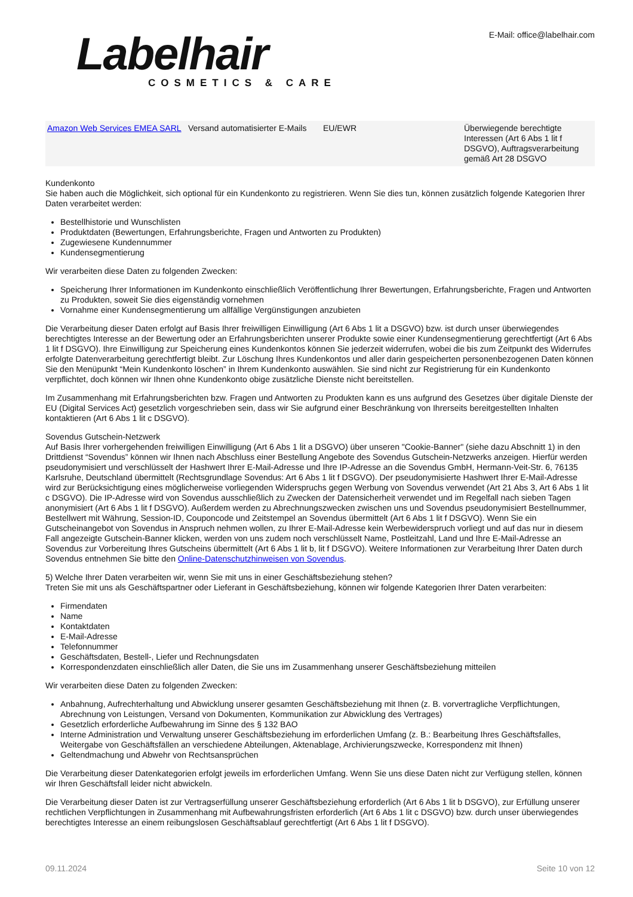Labelhair
COSMETICS & CARE
E-Mail: office@labelhair.com
| Amazon Web Services EMEA SARL | Versand automatisierter E-Mails | EU/EWR | Überwiegende berechtigte Interessen (Art 6 Abs 1 lit f DSGVO), Auftragsverarbeitung gemäß Art 28 DSGVO |
Kundenkonto
Sie haben auch die Möglichkeit, sich optional für ein Kundenkonto zu registrieren. Wenn Sie dies tun, können zusätzlich folgende Kategorien Ihrer Daten verarbeitet werden:
Bestellhistorie und Wunschlisten
Produktdaten (Bewertungen, Erfahrungsberichte, Fragen und Antworten zu Produkten)
Zugewiesene Kundennummer
Kundensegmentierung
Wir verarbeiten diese Daten zu folgenden Zwecken:
Speicherung Ihrer Informationen im Kundenkonto einschließlich Veröffentlichung Ihrer Bewertungen, Erfahrungsberichte, Fragen und Antworten zu Produkten, soweit Sie dies eigenständig vornehmen
Vornahme einer Kundensegmentierung um allfällige Vergünstigungen anzubieten
Die Verarbeitung dieser Daten erfolgt auf Basis Ihrer freiwilligen Einwilligung (Art 6 Abs 1 lit a DSGVO) bzw. ist durch unser überwiegendes berechtigtes Interesse an der Bewertung oder an Erfahrungsberichten unserer Produkte sowie einer Kundensegmentierung gerechtfertigt (Art 6 Abs 1 lit f DSGVO). Ihre Einwilligung zur Speicherung eines Kundenkontos können Sie jederzeit widerrufen, wobei die bis zum Zeitpunkt des Widerrufes erfolgte Datenverarbeitung gerechtfertigt bleibt. Zur Löschung Ihres Kundenkontos und aller darin gespeicherten personenbezogenen Daten können Sie den Menüpunkt “Mein Kundenkonto löschen” in Ihrem Kundenkonto auswählen. Sie sind nicht zur Registrierung für ein Kundenkonto verpflichtet, doch können wir Ihnen ohne Kundenkonto obige zusätzliche Dienste nicht bereitstellen.
Im Zusammenhang mit Erfahrungsberichten bzw. Fragen und Antworten zu Produkten kann es uns aufgrund des Gesetzes über digitale Dienste der EU (Digital Services Act) gesetzlich vorgeschrieben sein, dass wir Sie aufgrund einer Beschränkung von Ihrerseits bereitgestellten Inhalten kontaktieren (Art 6 Abs 1 lit c DSGVO).
Sovendus Gutschein-Netzwerk
Auf Basis Ihrer vorhergehenden freiwilligen Einwilligung (Art 6 Abs 1 lit a DSGVO) über unseren "Cookie-Banner" (siehe dazu Abschnitt 1) in den Drittdienst “Sovendus” können wir Ihnen nach Abschluss einer Bestellung Angebote des Sovendus Gutschein-Netzwerks anzeigen. Hierfür werden pseudonymisiert und verschlüsselt der Hashwert Ihrer E-Mail-Adresse und Ihre IP-Adresse an die Sovendus GmbH, Hermann-Veit-Str. 6, 76135 Karlsruhe, Deutschland übermittelt (Rechtsgrundlage Sovendus: Art 6 Abs 1 lit f DSGVO). Der pseudonymisierte Hashwert Ihrer E-Mail-Adresse wird zur Berücksichtigung eines möglicherweise vorliegenden Widerspruchs gegen Werbung von Sovendus verwendet (Art 21 Abs 3, Art 6 Abs 1 lit c DSGVO). Die IP-Adresse wird von Sovendus ausschließlich zu Zwecken der Datensicherheit verwendet und im Regelfall nach sieben Tagen anonymisiert (Art 6 Abs 1 lit f DSGVO). Außerdem werden zu Abrechnungszwecken zwischen uns und Sovendus pseudonymisiert Bestellnummer, Bestellwert mit Währung, Session-ID, Couponcode und Zeitstempel an Sovendus übermittelt (Art 6 Abs 1 lit f DSGVO). Wenn Sie ein Gutscheinangebot von Sovendus in Anspruch nehmen wollen, zu Ihrer E-Mail-Adresse kein Werbewiderspruch vorliegt und auf das nur in diesem Fall angezeigte Gutschein-Banner klicken, werden von uns zudem noch verschlüsselt Name, Postleitzahl, Land und Ihre E-Mail-Adresse an Sovendus zur Vorbereitung Ihres Gutscheins übermittelt (Art 6 Abs 1 lit b, lit f DSGVO). Weitere Informationen zur Verarbeitung Ihrer Daten durch Sovendus entnehmen Sie bitte den Online-Datenschutzhinweisen von Sovendus.
5) Welche Ihrer Daten verarbeiten wir, wenn Sie mit uns in einer Geschäftsbeziehung stehen?
Treten Sie mit uns als Geschäftspartner oder Lieferant in Geschäftsbeziehung, können wir folgende Kategorien Ihrer Daten verarbeiten:
Firmendaten
Name
Kontaktdaten
E-Mail-Adresse
Telefonnummer
Geschäftsdaten, Bestell-, Liefer und Rechnungsdaten
Korrespondenzdaten einschließlich aller Daten, die Sie uns im Zusammenhang unserer Geschäftsbeziehung mitteilen
Wir verarbeiten diese Daten zu folgenden Zwecken:
Anbahnung, Aufrechterhaltung und Abwicklung unserer gesamten Geschäftsbeziehung mit Ihnen (z. B. vorvertragliche Verpflichtungen, Abrechnung von Leistungen, Versand von Dokumenten, Kommunikation zur Abwicklung des Vertrages)
Gesetzlich erforderliche Aufbewahrung im Sinne des § 132 BAO
Interne Administration und Verwaltung unserer Geschäftsbeziehung im erforderlichen Umfang (z. B.: Bearbeitung Ihres Geschäftsfalles, Weitergabe von Geschäftsfällen an verschiedene Abteilungen, Aktenablage, Archivierungszwecke, Korrespondenz mit Ihnen)
Geltendmachung und Abwehr von Rechtsansprüchen
Die Verarbeitung dieser Datenkategorien erfolgt jeweils im erforderlichen Umfang. Wenn Sie uns diese Daten nicht zur Verfügung stellen, können wir Ihren Geschäftsfall leider nicht abwickeln.
Die Verarbeitung dieser Daten ist zur Vertragserfüllung unserer Geschäftsbeziehung erforderlich (Art 6 Abs 1 lit b DSGVO), zur Erfüllung unserer rechtlichen Verpflichtungen in Zusammenhang mit Aufbewahrungsfristen erforderlich (Art 6 Abs 1 lit c DSGVO) bzw. durch unser überwiegendes berechtigtes Interesse an einem reibungslosen Geschäftsablauf gerechtfertigt (Art 6 Abs 1 lit f DSGVO).
09.11.2024 Seite 10 von 12